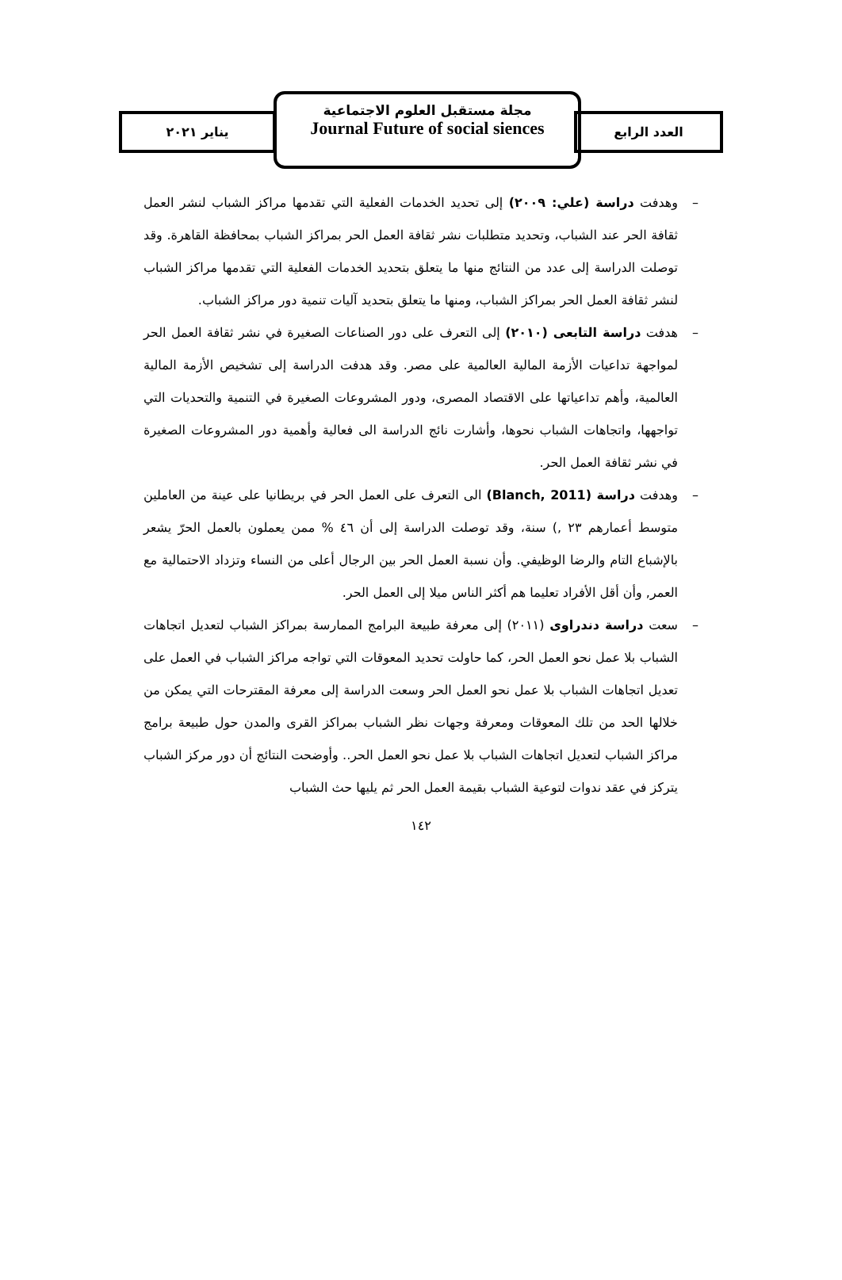العدد الرابع
مجلة مستقبل العلوم الاجتماعية
Journal Future of social siences
يناير ٢٠٢١
– وهدفت دراسة (علي: ٢٠٠٩) إلى تحديد الخدمات الفعلية التي تقدمها مراكز الشباب لنشر العمل ثقافة الحر عند الشباب، وتحديد متطلبات نشر ثقافة العمل الحر بمراكز الشباب بمحافظة القاهرة. وقد توصلت الدراسة إلى عدد من النتائج منها ما يتعلق بتحديد الخدمات الفعلية التي تقدمها مراكز الشباب لنشر ثقافة العمل الحر بمراكز الشباب، ومنها ما يتعلق بتحديد آليات تنمية دور مراكز الشباب.
– هدفت دراسة التابعى (٢٠١٠) إلى التعرف على دور الصناعات الصغيرة في نشر ثقافة العمل الحر لمواجهة تداعيات الأزمة المالية العالمية على مصر. وقد هدفت الدراسة إلى تشخيص الأزمة المالية العالمية، وأهم تداعياتها على الاقتصاد المصرى، ودور المشروعات الصغيرة في التنمية والتحديات التي تواجهها، واتجاهات الشباب نحوها، وأشارت نائج الدراسة الى فعالية وأهمية دور المشروعات الصغيرة في نشر ثقافة العمل الحر.
– وهدفت دراسة (Blanch, 2011) الى التعرف على العمل الحر في بريطانيا على عينة من العاملين متوسط أعمارهم ٢٣ ,) سنة، وقد توصلت الدراسة إلى أن ٤٦ % ممن يعملون بالعمل الحرّ يشعر بالإشباع التام والرضا الوظيفي. وأن نسبة العمل الحر بين الرجال أعلى من النساء وتزداد الاحتمالية مع العمر, وأن أقل الأفراد تعليما هم أكثر الناس ميلا إلى العمل الحر.
– سعت دراسة دندراوى (٢٠١١) إلى معرفة طبيعة البرامج الممارسة بمراكز الشباب لتعديل اتجاهات الشباب بلا عمل نحو العمل الحر، كما حاولت تحديد المعوقات التي تواجه مراكز الشباب في العمل على تعديل اتجاهات الشباب بلا عمل نحو العمل الحر وسعت الدراسة إلى معرفة المقترحات التي يمكن من خلالها الحد من تلك المعوقات ومعرفة وجهات نظر الشباب بمراكز القرى والمدن حول طبيعة برامج مراكز الشباب لتعديل اتجاهات الشباب بلا عمل نحو العمل الحر.. وأوضحت النتائج أن دور مركز الشباب يتركز في عقد ندوات لتوعية الشباب بقيمة العمل الحر ثم يليها حث الشباب
١٤٢